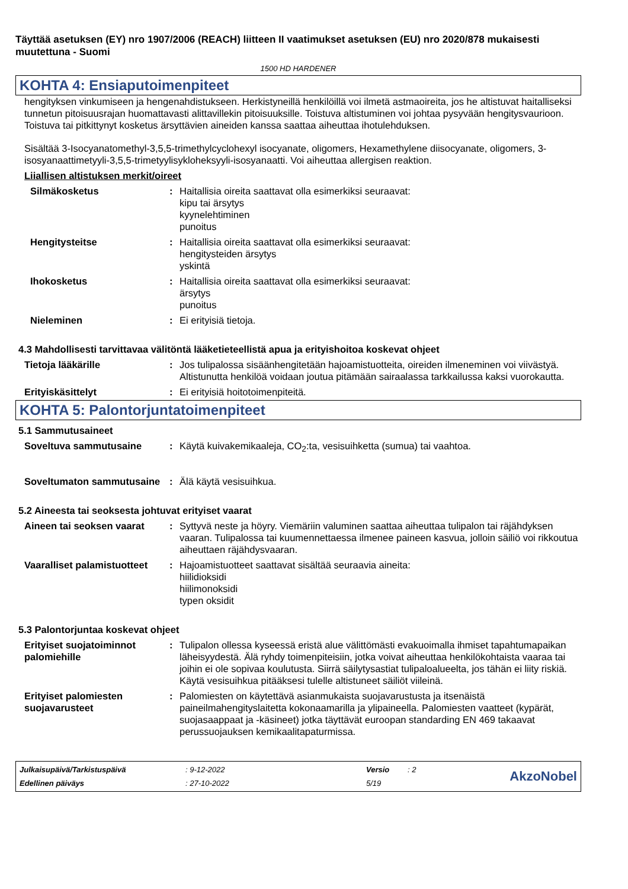Täyttää asetuksen (EY) nro 1907/2006 (REACH) liitteen II vaatimukset asetuksen (EU) nro 2020/878 mukaisesti muutettuna - Suomi
1500 HD HARDENER
KOHTA 4: Ensiaputoimenpiteet
hengityksen vinkumiseen ja hengenahdistukseen. Herkistyneillä henkilöillä voi ilmetä astmaoireita, jos he altistuvat haitalliseksi tunnetun pitoisuusrajan huomattavasti alittavillekin pitoisuuksille. Toistuva altistuminen voi johtaa pysyvään hengitysvaurioon.
Toistuva tai pitkittynyt kosketus ärsyttävien aineiden kanssa saattaa aiheuttaa ihotulehduksen.
Sisältää 3-Isocyanatomethyl-3,5,5-trimethylcyclohexyl isocyanate, oligomers, Hexamethylene diisocyanate, oligomers, 3-isosyanaattimetyyli-3,5,5-trimetyylisykloheksyyli-isosyanaatti. Voi aiheuttaa allergisen reaktion.
Liiallisen altistuksen merkit/oireet
Silmäkosketus : Haitallisia oireita saattavat olla esimerkiksi seuraavat:
kipu tai ärsytys
kyynelehtiminen
punoitus
Hengitysteitse : Haitallisia oireita saattavat olla esimerkiksi seuraavat:
hengitysteiden ärsytys
yskintä
Ihokosketus : Haitallisia oireita saattavat olla esimerkiksi seuraavat:
ärsytys
punoitus
Nieleminen : Ei erityisiä tietoja.
4.3 Mahdollisesti tarvittavaa välitöntä lääketieteellistä apua ja erityishoitoa koskevat ohjeet
Tietoja lääkärille : Jos tulipalossa sisäänhengitetään hajoamistuotteita, oireiden ilmeneminen voi viivästyä. Altistunutta henkilöä voidaan joutua pitämään sairaalassa tarkkailussa kaksi vuorokautta.
Erityiskäsittelyt : Ei erityisiä hoitotoimenpiteitä.
KOHTA 5: Palontorjuntatoimenpiteet
5.1 Sammutusaineet
Soveltuva sammutusaine : Käytä kuivakemikaaleja, CO<sub>2</sub>:ta, vesisuihketta (sumua) tai vaahtoa.
Soveltumaton sammutusaine
: Älä käytä vesisuihkua.
5.2 Aineesta tai seoksesta johtuvat erityiset vaarat
Aineen tai seoksen vaarat
: Syttyvä neste ja höyry. Viemäriin valuminen saattaa aiheuttaa tulipalon tai räjähdyksen vaaran. Tulipalossa tai kuumennettaessa ilmenee paineen kasvua, jolloin säiliö voi rikkoutua aiheuttaen räjähdysvaaran.
Vaaralliset palamistuotteet
: Hajoamistuotteet saattavat sisältää seuraavia aineita:
hiilidioksidi
hiilimonoksidi
typen oksidit
5.3 Palontorjuntaa koskevat ohjeet
Erityiset suojatoiminnot palomiehille
: Tulipalon ollessa kyseessä eristä alue välittömästi evakuoimalla ihmiset tapahtumapaikan läheisyydestä. Älä ryhdy toimenpiteisiin, jotka voivat aiheuttaa henkilökohtaista vaaraa tai joihin ei ole sopivaa koulutusta. Siirrä säilytysastiat tulipaloalueelta, jos tähän ei liity riskiä. Käytä vesisuihkua pitääksesi tulelle altistuneet säiliöt viileinä.
Erityiset palomiesten suojavarusteet
: Palomiesten on käytettävä asianmukaista suojavarustusta ja itsenäistä paineilmahengityslaitetta kokonaamarilla ja ylipaineella. Palomiesten vaatteet (kypärät, suojasaappaat ja -käsineet) jotka täyttävät euroopan standarding EN 469 takaavat perussuojauksen kemikaalitapaturmissa.
Julkaisupäivä/Tarkistuspäivä: 9-12-2022 Versio: 2
AkzoNobel
Edellinen päiväys: 27-10-2022 5/19